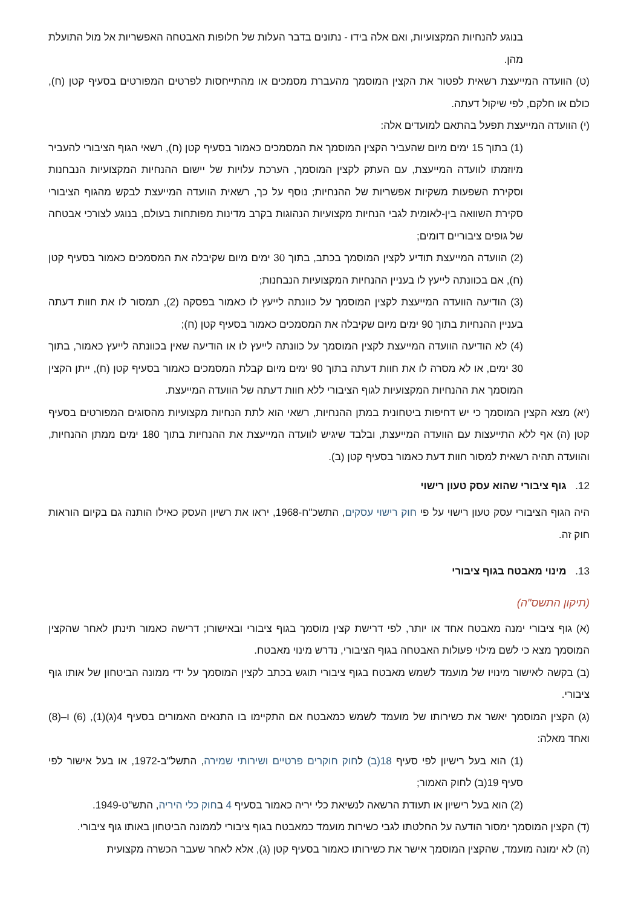בנוגע להנחיות המקצועיות, ואם אלה בידו - נתונים בדבר העלות של חלופות האבטחה האפשריות אל מול התועלת מהן.
(ט) הוועדה המייעצת רשאית לפטור את הקצין המוסמך מהעברת מסמכים או מהתייחסות לפרטים המפורטים בסעיף קטן (ח), כולם או חלקם, לפי שיקול דעתה.
(י) הוועדה המייעצת תפעל בהתאם למועדים אלה:
(1) בתוך 15 ימים מיום שהעביר הקצין המוסמך את המסמכים כאמור בסעיף קטן (ח), רשאי הגוף הציבורי להעביר מיוזמתו לוועדה המייעצת, עם העתק לקצין המוסמך, הערכת עלויות של יישום ההנחיות המקצועיות הנבחנות וסקירת השפעות משקיות אפשריות של ההנחיות; נוסף על כך, רשאית הוועדה המייעצת לבקש מהגוף הציבורי סקירת השוואה בין-לאומית לגבי הנחיות מקצועיות הנהוגות בקרב מדינות מפותחות בעולם, בנוגע לצורכי אבטחה של גופים ציבוריים דומים;
(2) הוועדה המייעצת תודיע לקצין המוסמך בכתב, בתוך 30 ימים מיום שקיבלה את המסמכים כאמור בסעיף קטן (ח), אם בכוונתה לייעץ לו בעניין ההנחיות המקצועיות הנבחנות;
(3) הודיעה הוועדה המייעצת לקצין המוסמך על כוונתה לייעץ לו כאמור בפסקה (2), תמסור לו את חוות דעתה בעניין ההנחיות בתוך 90 ימים מיום שקיבלה את המסמכים כאמור בסעיף קטן (ח);
(4) לא הודיעה הוועדה המייעצת לקצין המוסמך על כוונתה לייעץ לו או הודיעה שאין בכוונתה לייעץ כאמור, בתוך 30 ימים, או לא מסרה לו את חוות דעתה בתוך 90 ימים מיום קבלת המסמכים כאמור בסעיף קטן (ח), ייתן הקצין המוסמך את ההנחיות המקצועיות לגוף הציבורי ללא חוות דעתה של הוועדה המייעצת.
(יא) מצא הקצין המוסמך כי יש דחיפות ביטחונית במתן ההנחיות, רשאי הוא לתת הנחיות מקצועיות מהסוגים המפורטים בסעיף קטן (ה) אף ללא התייעצות עם הוועדה המייעצת, ובלבד שיגיש לוועדה המייעצת את ההנחיות בתוך 180 ימים ממתן ההנחיות, והוועדה תהיה רשאית למסור חוות דעת כאמור בסעיף קטן (ב).
12. גוף ציבורי שהוא עסק טעון רישוי
היה הגוף הציבורי עסק טעון רישוי על פי חוק רישוי עסקים, התשכ"ח-1968, יראו את רשיון העסק כאילו הותנה גם בקיום הוראות חוק זה.
13. מינוי מאבטח בגוף ציבורי
(תיקון התשס"ה)
(א) גוף ציבורי ימנה מאבטח אחד או יותר, לפי דרישת קצין מוסמך בגוף ציבורי ובאישורו; דרישה כאמור תינתן לאחר שהקצין המוסמך מצא כי לשם מילוי פעולות האבטחה בגוף הציבורי, נדרש מינוי מאבטח.
(ב) בקשה לאישור מינויו של מועמד לשמש מאבטח בגוף ציבורי תוגש בכתב לקצין המוסמך על ידי ממונה הביטחון של אותו גוף ציבורי.
(ג) הקצין המוסמך יאשר את כשירותו של מועמד לשמש כמאבטח אם התקיימו בו התנאים האמורים בסעיף 4(ג)(1), (6) ו–(8) ואחד מאלה:
(1) הוא בעל רישיון לפי סעיף 18(ב) לחוק חוקרים פרטיים ושירותי שמירה, התשל"ב-1972, או בעל אישור לפי סעיף 19(ב) לחוק האמור;
(2) הוא בעל רישיון או תעודת הרשאה לנשיאת כלי יריה כאמור בסעיף 4 בחוק כלי היריה, התש"ט-1949.
(ד) הקצין המוסמך ימסור הודעה על החלטתו לגבי כשירות מועמד כמאבטח בגוף ציבורי לממונה הביטחון באותו גוף ציבורי.
(ה) לא ימונה מועמד, שהקצין המוסמך אישר את כשירותו כאמור בסעיף קטן (ג), אלא לאחר שעבר הכשרה מקצועית